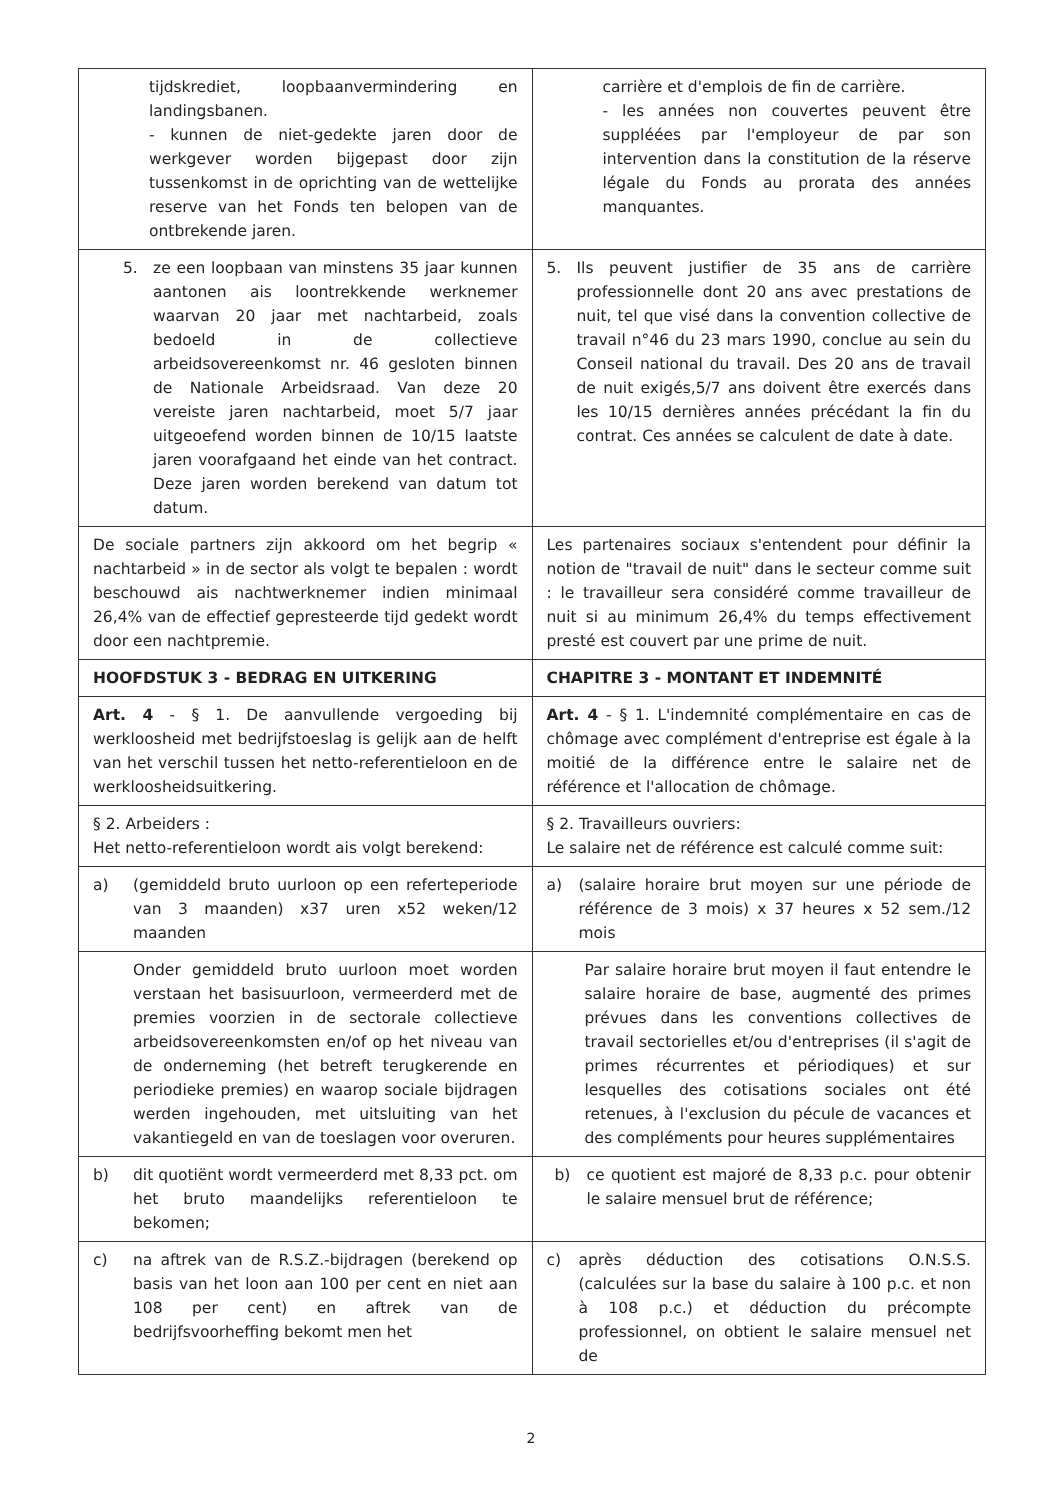| tijdskrediet, loopbaanvermindering en landingsbanen. - kunnen de niet-gedekte jaren door de werkgever worden bijgepast door zijn tussenkomst in de oprichting van de wettelijke reserve van het Fonds ten belopen van de ontbrekende jaren. | carrière et d'emplois de fin de carrière. - les années non couvertes peuvent être suppléées par l'employeur de par son intervention dans la constitution de la réserve légale du Fonds au prorata des années manquantes. |
| 5. ze een loopbaan van minstens 35 jaar kunnen aantonen ais loontrekkende werknemer waarvan 20 jaar met nachtarbeid, zoals bedoeld in de collectieve arbeidsovereenkomst nr. 46 gesloten binnen de Nationale Arbeidsraad. Van deze 20 vereiste jaren nachtarbeid, moet 5/7 jaar uitgeoefend worden binnen de 10/15 laatste jaren voorafgaand het einde van het contract. Deze jaren worden berekend van datum tot datum. | 5. Ils peuvent justifier de 35 ans de carrière professionnelle dont 20 ans avec prestations de nuit, tel que visé dans la convention collective de travail n°46 du 23 mars 1990, conclue au sein du Conseil national du travail. Des 20 ans de travail de nuit exigés,5/7 ans doivent être exercés dans les 10/15 dernières années précédant la fin du contrat. Ces années se calculent de date à date. |
| De sociale partners zijn akkoord om het begrip « nachtarbeid » in de sector als volgt te bepalen : wordt beschouwd ais nachtwerknemer indien minimaal 26,4% van de effectief gepresteerde tijd gedekt wordt door een nachtpremie. | Les partenaires sociaux s'entendent pour définir la notion de "travail de nuit" dans le secteur comme suit : le travailleur sera considéré comme travailleur de nuit si au minimum 26,4% du temps effectivement presté est couvert par une prime de nuit. |
| HOOFDSTUK 3 - BEDRAG EN UITKERING | CHAPITRE 3 - MONTANT ET INDEMNITÉ |
| Art. 4 - § 1. De aanvullende vergoeding bij werkloosheid met bedrijfstoeslag is gelijk aan de helft van het verschil tussen het netto-referentieloon en de werkloosheidsuitkering. | Art. 4 - § 1. L'indemnité complémentaire en cas de chômage avec complément d'entreprise est égale à la moitié de la différence entre le salaire net de référence et l'allocation de chômage. |
| § 2. Arbeiders : Het netto-referentieloon wordt ais volgt berekend: | § 2. Travailleurs ouvriers: Le salaire net de référence est calculé comme suit: |
| a) (gemiddeld bruto uurloon op een referteperiode van 3 maanden) x37 uren x52 weken/12 maanden | a) (salaire horaire brut moyen sur une période de référence de 3 mois) x 37 heures x 52 sem./12 mois |
| Onder gemiddeld bruto uurloon moet worden verstaan het basisuurloon, vermeerderd met de premies voorzien in de sectorale collectieve arbeidsovereenkomsten en/of op het niveau van de onderneming (het betreft terugkerende en periodieke premies) en waarop sociale bijdragen werden ingehouden, met uitsluiting van het vakantiegeld en van de toeslagen voor overuren. | Par salaire horaire brut moyen il faut entendre le salaire horaire de base, augmenté des primes prévues dans les conventions collectives de travail sectorielles et/ou d'entreprises (il s'agit de primes récurrentes et périodiques) et sur lesquelles des cotisations sociales ont été retenues, à l'exclusion du pécule de vacances et des compléments pour heures supplémentaires |
| b) dit quotiënt wordt vermeerderd met 8,33 pct. om het bruto maandelijks referentieloon te bekomen; | b) ce quotient est majoré de 8,33 p.c. pour obtenir le salaire mensuel brut de référence; |
| c) na aftrek van de R.S.Z.-bijdragen (berekend op basis van het loon aan 100 per cent en niet aan 108 per cent) en aftrek van de bedrijfsvoorheffing bekomt men het | c) après déduction des cotisations O.N.S.S. (calculées sur la base du salaire à 100 p.c. et non à 108 p.c.) et déduction du précompte professionnel, on obtient le salaire mensuel net de |
2